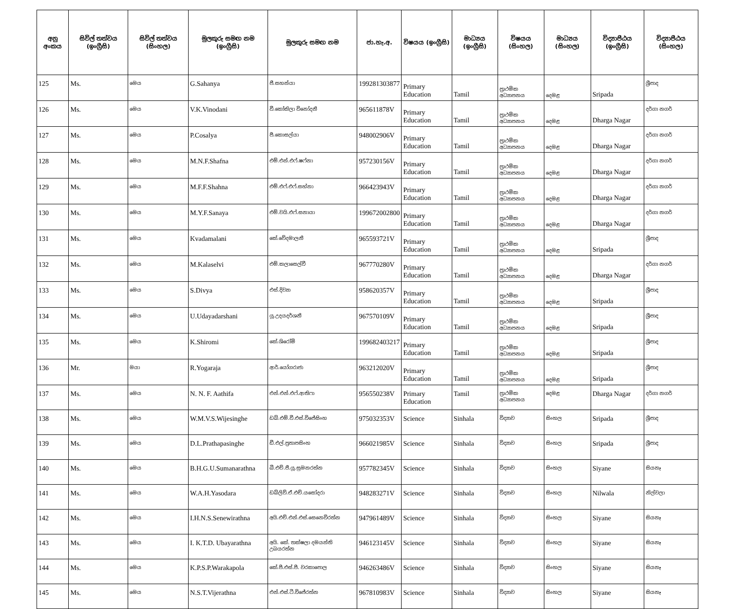| අනු අංකය | සිවිල් තත්වය (ඉංග්‍රීසි) | සිවිල් තත්වය (සිංහල) | මුලකුරු සමඟ නම (ඉංග්‍රීසි) | මුලකුරු සමඟ නම | ජා.හැ.අ. | විෂයය (ඉංග්‍රීසි) | මාධ්‍යය (ඉංග්‍රීසි) | විෂයය (සිංහල) | මාධ්‍යය (සිංහල) | විද්‍යාපීඨය (ඉංග්‍රීසි) | විද්‍යාපීඨය (සිංහල) |
| --- | --- | --- | --- | --- | --- | --- | --- | --- | --- | --- | --- |
| 125 | Ms. | මෙය | G.Sahanya | ජී.සහන්යා | 199281303877 | Primary Education | Tamil | ප්‍රාථමික අධ්‍යාපනය | දෙමළ | Sripada | ශ්‍රීපාද |
| 126 | Ms. | මෙය | V.K.Vinodani | වී.කෝකිලා විනෝදනී | 965611878V | Primary Education | Tamil | ප්‍රාථමික අධ්‍යාපනය | දෙමළ | Dharga Nagar | දර්ගා නගර් |
| 127 | Ms. | මෙය | P.Cosalya | පී.කොසල්යා | 948002906V | Primary Education | Tamil | ප්‍රාථමික අධ්‍යාපනය | දෙමළ | Dharga Nagar | දර්ගා නගර් |
| 128 | Ms. | මෙය | M.N.F.Shafna | එම්.එන්.එෆ්.ෂෆ්නා | 957230156V | Primary Education | Tamil | ප්‍රාථමික අධ්‍යාපනය | දෙමළ | Dharga Nagar | දර්ගා නගර් |
| 129 | Ms. | මෙය | M.F.F.Shahna | එම්.එෆ්.එෆ්.සහ්නා | 966423943V | Primary Education | Tamil | ප්‍රාථමික අධ්‍යාපනය | දෙමළ | Dharga Nagar | දර්ගා නගර් |
| 130 | Ms. | මෙය | M.Y.F.Sanaya | එම්.වයි.එෆ්.සනායා | 199672002800 | Primary Education | Tamil | ප්‍රාථමික අධ්‍යාපනය | දෙමළ | Dharga Nagar | දර්ගා නගර් |
| 131 | Ms. | මෙය | Kvadamalani | කේ.වේදමාලනී | 965593721V | Primary Education | Tamil | ප්‍රාථමික අධ්‍යාපනය | දෙමළ | Sripada | ශ්‍රීපාද |
| 132 | Ms. | මෙය | M.Kalaselvi | එම්.කලාසෙල්වී | 967770280V | Primary Education | Tamil | ප්‍රාථමික අධ්‍යාපනය | දෙමළ | Dharga Nagar | දර්ගා නගර් |
| 133 | Ms. | මෙය | S.Divya | එස්.දිව්‍යා | 958620357V | Primary Education | Tamil | ප්‍රාථමික අධ්‍යාපනය | දෙමළ | Sripada | ශ්‍රීපාද |
| 134 | Ms. | මෙය | U.Udayadarshani | යූ.උදයදර්ශනී | 967570109V | Primary Education | Tamil | ප්‍රාථමික අධ්‍යාපනය | දෙමළ | Sripada | ශ්‍රීපාද |
| 135 | Ms. | මෙය | K.Shiromi | කේ.ශිරෝමි | 199682403217 | Primary Education | Tamil | ප්‍රාථමික අධ්‍යාපනය | දෙමළ | Sripada | ශ්‍රීපාද |
| 136 | Mr. | මයා | R.Yogaraja | ආර්.යෝගරාජා | 963212020V | Primary Education | Tamil | ප්‍රාථමික අධ්‍යාපනය | දෙමළ | Sripada | ශ්‍රීපාද |
| 137 | Ms. | මෙය | N. N. F. Aathifa | එන්.එන්.එෆ්.ආතිෆා | 956550238V | Primary Education | Tamil | ප්‍රාථමික අධ්‍යාපනය | දෙමළ | Dharga Nagar | දර්ගා නගර් |
| 138 | Ms. | මෙය | W.M.V.S.Wijesinghe | ඩබ්.එම්.වී.එස්.විජේසිංහ | 975032353V | Science | Sinhala | විද්‍යාව | සිංහල | Sripada | ශ්‍රීපාද |
| 139 | Ms. | මෙය | D.L.Prathapasinghe | ඩී.එල්.ප්‍රතාපසිංහ | 966021985V | Science | Sinhala | විද්‍යාව | සිංහල | Sripada | ශ්‍රීපාද |
| 140 | Ms. | මෙය | B.H.G.U.Sumanarathna | බී.එච්.ජී.යූ.සුමනරත්න | 957782345V | Science | Sinhala | විද්‍යාව | සිංහල | Siyane | සියනෑ |
| 141 | Ms. | මෙය | W.A.H.Yasodara | ඩබ්ලිව්.ඒ.එච්.යසෝදරා | 948283271V | Science | Sinhala | විද්‍යාව | සිංහල | Nilwala | නිල්වලා |
| 142 | Ms. | මෙය | I.H.N.S.Senewirathna | අයි.එච්.එන්.එස්.සෙනෙවිරත්න | 947961489V | Science | Sinhala | විද්‍යාව | සිංහල | Siyane | සියනෑ |
| 143 | Ms. | මෙය | I. K.T.D. Ubayarathna | අයි. කේ. තක්ෂලා දමයන්ති උබයරත්න | 946123145V | Science | Sinhala | විද්‍යාව | සිංහල | Siyane | සියනෑ |
| 144 | Ms. | මෙය | K.P.S.P.Warakapola | කේ.පී.එස්.පී. වරකාපොල | 946263486V | Science | Sinhala | විද්‍යාව | සිංහල | Siyane | සියනෑ |
| 145 | Ms. | මෙය | N.S.T.Vijerathna | එන්.එස්.ටී.විජේරත්න | 967810983V | Science | Sinhala | විද්‍යාව | සිංහල | Siyane | සියනෑ |